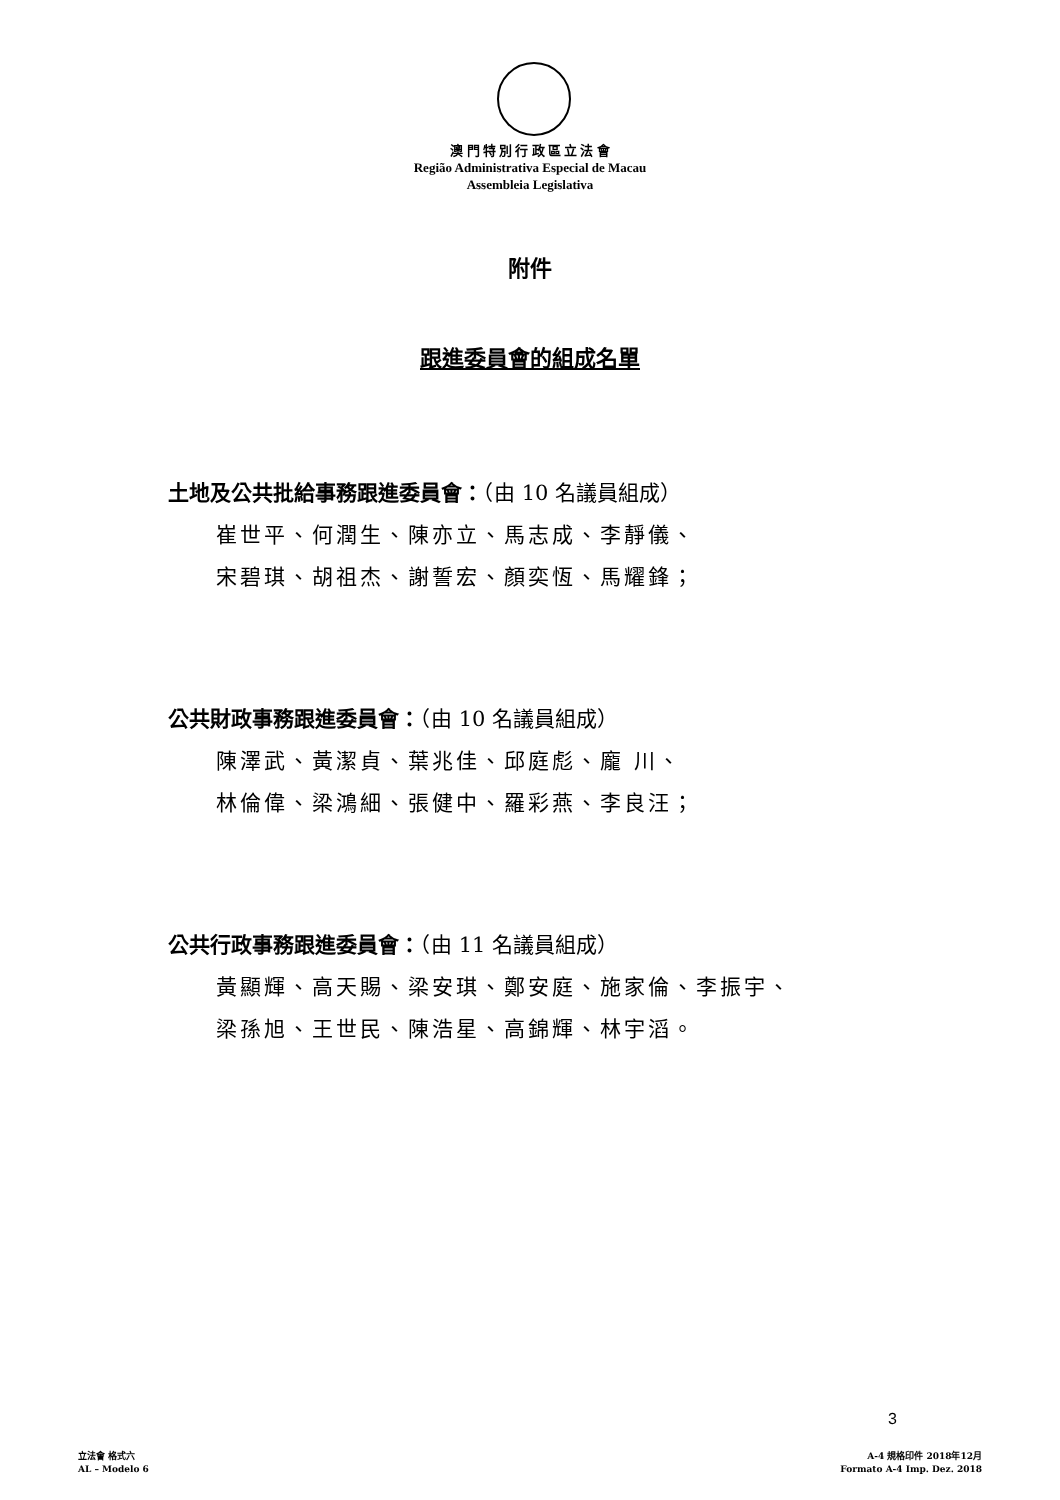澳 門 特 別 行 政 區 立 法 會
Região Administrativa Especial de Macau
Assembleia Legislativa
附件
跟進委員會的組成名單
土地及公共批給事務跟進委員會：（由 10 名議員組成）
崔世平、何潤生、陳亦立、馬志成、李靜儀、
宋碧琪、胡祖杰、謝誓宏、顏奕恆、馬耀鋒；
公共財政事務跟進委員會：（由 10 名議員組成）
陳澤武、黃潔貞、葉兆佳、邱庭彪、龐 川、
林倫偉、梁鴻細、張健中、羅彩燕、李良汪；
公共行政事務跟進委員會：（由 11 名議員組成）
黃顯輝、高天賜、梁安琪、鄭安庭、施家倫、李振宇、
梁孫旭、王世民、陳浩星、高錦輝、林宇滔。
3
立法會 格式六
AL – Modelo 6
A-4 規格印件 2018年12月
Formato A-4 Imp. Dez. 2018